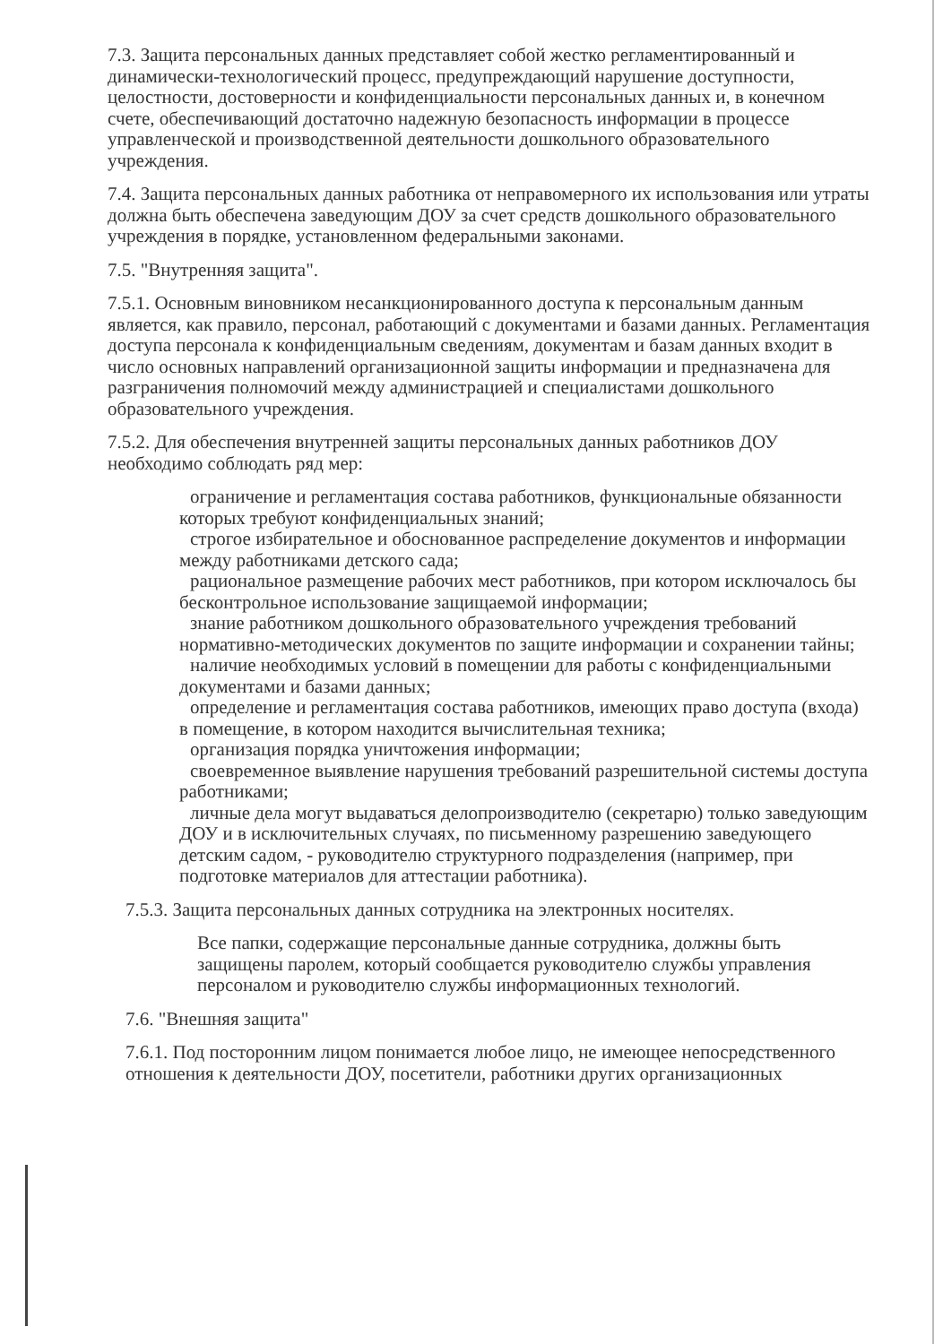7.3. Защита персональных данных представляет собой жестко регламентированный и динамически-технологический процесс, предупреждающий нарушение доступности, целостности, достоверности и конфиденциальности персональных данных и, в конечном счете, обеспечивающий достаточно надежную безопасность информации в процессе управленческой и производственной деятельности дошкольного образовательного учреждения.
7.4. Защита персональных данных работника от неправомерного их использования или утраты должна быть обеспечена заведующим ДОУ за счет средств дошкольного образовательного учреждения в порядке, установленном федеральными законами.
7.5. "Внутренняя защита".
7.5.1. Основным виновником несанкционированного доступа к персональным данным является, как правило, персонал, работающий с документами и базами данных. Регламентация доступа персонала к конфиденциальным сведениям, документам и базам данных входит в число основных направлений организационной защиты информации и предназначена для разграничения полномочий между администрацией и специалистами дошкольного образовательного учреждения.
7.5.2. Для обеспечения внутренней защиты персональных данных работников ДОУ необходимо соблюдать ряд мер:
ограничение и регламентация состава работников, функциональные обязанности которых требуют конфиденциальных знаний;
строгое избирательное и обоснованное распределение документов и информации между работниками детского сада;
рациональное размещение рабочих мест работников, при котором исключалось бы бесконтрольное использование защищаемой информации;
знание работником дошкольного образовательного учреждения требований нормативно-методических документов по защите информации и сохранении тайны;
наличие необходимых условий в помещении для работы с конфиденциальными документами и базами данных;
определение и регламентация состава работников, имеющих право доступа (входа) в помещение, в котором находится вычислительная техника;
организация порядка уничтожения информации;
своевременное выявление нарушения требований разрешительной системы доступа работниками;
личные дела могут выдаваться делопроизводителю (секретарю) только заведующим ДОУ и в исключительных случаях, по письменному разрешению заведующего детским садом, - руководителю структурного подразделения (например, при подготовке материалов для аттестации работника).
7.5.3. Защита персональных данных сотрудника на электронных носителях.
Все папки, содержащие персональные данные сотрудника, должны быть защищены паролем, который сообщается руководителю службы управления персоналом и руководителю службы информационных технологий.
7.6. "Внешняя защита"
7.6.1. Под посторонним лицом понимается любое лицо, не имеющее непосредственного отношения к деятельности ДОУ, посетители, работники других организационных